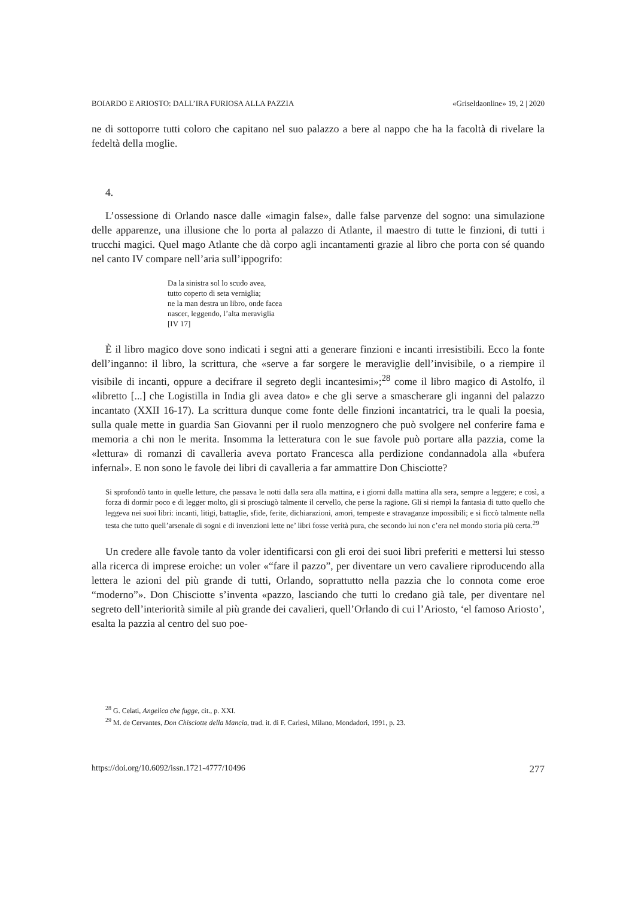BOIARDO E ARIOSTO: DALL’IRA FURIOSA ALLA PAZZIA «Griseldaonline» 19, 2 | 2020
ne di sottoporre tutti coloro che capitano nel suo palazzo a bere al nappo che ha la facoltà di rivelare la fedeltà della moglie.
4.
L’ossessione di Orlando nasce dalle «imagin false», dalle false parvenze del sogno: una simulazione delle apparenze, una illusione che lo porta al palazzo di Atlante, il maestro di tutte le finzioni, di tutti i trucchi magici. Quel mago Atlante che dà corpo agli incantamenti grazie al libro che porta con sé quando nel canto IV compare nell’aria sull’ippogrifo:
Da la sinistra sol lo scudo avea,
tutto coperto di seta verniglia;
ne la man destra un libro, onde facea
nascer, leggendo, l’alta meraviglia
[IV 17]
È il libro magico dove sono indicati i segni atti a generare finzioni e incanti irresistibili. Ecco la fonte dell’inganno: il libro, la scrittura, che «serve a far sorgere le meraviglie dell’invisibile, o a riempire il visibile di incanti, oppure a decifrare il segreto degli incantesimi»;<sup>28</sup> come il libro magico di Astolfo, il «libretto [...] che Logistilla in India gli avea dato» e che gli serve a smascherare gli inganni del palazzo incantato (XXII 16-17). La scrittura dunque come fonte delle finzioni incantatrici, tra le quali la poesia, sulla quale mette in guardia San Giovanni per il ruolo menzognero che può svolgere nel conferire fama e memoria a chi non le merita. Insomma la letteratura con le sue favole può portare alla pazzia, come la «lettura» di romanzi di cavalleria aveva portato Francesca alla perdizione condannadola alla «bufera infernal». E non sono le favole dei libri di cavalleria a far ammattire Don Chisciotte?
Si sprofondò tanto in quelle letture, che passava le notti dalla sera alla mattina, e i giorni dalla mattina alla sera, sempre a leggere; e così, a forza di dormir poco e di legger molto, gli si prosciugò talmente il cervello, che perse la ragione. Gli si riempì la fantasia di tutto quello che leggeva nei suoi libri: incanti, litigi, battaglie, sfide, ferite, dichiarazioni, amori, tempeste e stravaganze impossibili; e si ficcò talmente nella testa che tutto quell’arsenale di sogni e di invenzioni lette ne’ libri fosse verità pura, che secondo lui non c’era nel mondo storia più certa.<sup>29</sup>
Un credere alle favole tanto da voler identificarsi con gli eroi dei suoi libri preferiti e mettersi lui stesso alla ricerca di imprese eroiche: un voler «“fare il pazzo”, per diventare un vero cavaliere riproducendo alla lettera le azioni del più grande di tutti, Orlando, soprattutto nella pazzia che lo connota come eroe “moderno”». Don Chisciotte s’inventa «pazzo, lasciando che tutti lo credano già tale, per diventare nel segreto dell’interiorità simile al più grande dei cavalieri, quell’Orlando di cui l’Ariosto, ‘el famoso Ariosto’, esalta la pazzia al centro del suo poe-
<sup>28</sup> G. Celati, Angelica che fugge, cit., p. XXI.
<sup>29</sup> M. de Cervantes, Don Chisciotte della Mancia, trad. it. di F. Carlesi, Milano, Mondadori, 1991, p. 23.
https://doi.org/10.6092/issn.1721-4777/10496 277